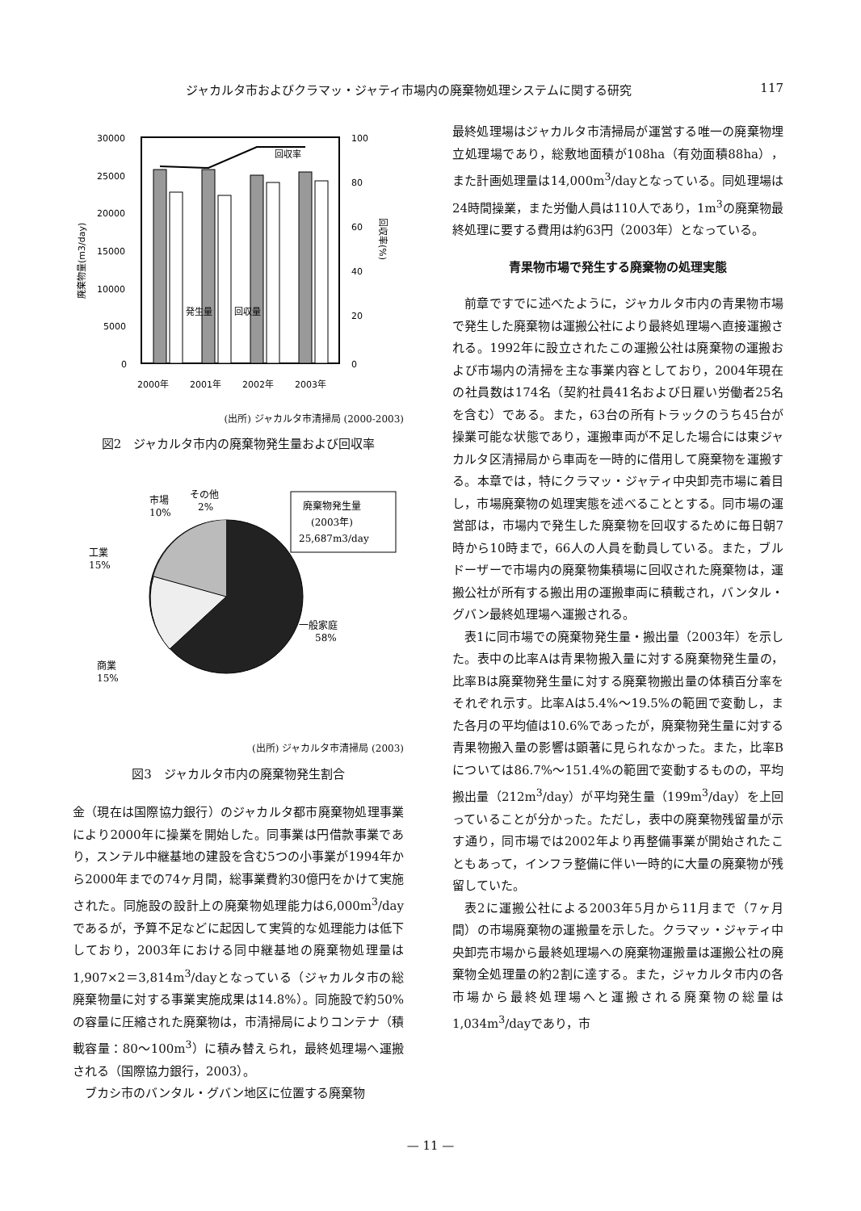ジャカルタ市およびクラマッ・ジャティ市場内の廃棄物処理システムに関する研究 117
30000
25000
20000
15000
10000
5000
0
100
80
60
40
20
0
回収率
発生量
回収量
2000年
2001年
2002年
2003年
廃棄物量(m3/day)
回収率(%)
(出所) ジャカルタ市清掃局 (2000-2003)
図2　ジャカルタ市内の廃棄物発生量および回収率
市場
10%
その他
2%
工業
15%
商業
15%
一般家庭
58%
廃棄物発生量
(2003年)
25,687m3/day
(出所) ジャカルタ市清掃局 (2003)
図3　ジャカルタ市内の廃棄物発生割合
金（現在は国際協力銀行）のジャカルタ都市廃棄物処理事業により2000年に操業を開始した。同事業は円借款事業であり，スンテル中継基地の建設を含む5つの小事業が1994年から2000年までの74ヶ月間，総事業費約30億円をかけて実施された。同施設の設計上の廃棄物処理能力は6,000m<sup>3</sup>/dayであるが，予算不足などに起因して実質的な処理能力は低下しており，2003年における同中継基地の廃棄物処理量は1,907×2＝3,814m<sup>3</sup>/dayとなっている（ジャカルタ市の総廃棄物量に対する事業実施成果は14.8%）。同施設で約50%の容量に圧縮された廃棄物は，市清掃局によりコンテナ（積載容量：80～100m<sup>3</sup>）に積み替えられ，最終処理場へ運搬される（国際協力銀行，2003）。
ブカシ市のバンタル・グバン地区に位置する廃棄物
最終処理場はジャカルタ市清掃局が運営する唯一の廃棄物埋立処理場であり，総敷地面積が108ha（有効面積88ha），また計画処理量は14,000m<sup>3</sup>/dayとなっている。同処理場は24時間操業，また労働人員は110人であり，1m<sup>3</sup>の廃棄物最終処理に要する費用は約63円（2003年）となっている。
青果物市場で発生する廃棄物の処理実態
前章ですでに述べたように，ジャカルタ市内の青果物市場で発生した廃棄物は運搬公社により最終処理場へ直接運搬される。1992年に設立されたこの運搬公社は廃棄物の運搬および市場内の清掃を主な事業内容としており，2004年現在の社員数は174名（契約社員41名および日雇い労働者25名を含む）である。また，63台の所有トラックのうち45台が操業可能な状態であり，運搬車両が不足した場合には東ジャカルタ区清掃局から車両を一時的に借用して廃棄物を運搬する。本章では，特にクラマッ・ジャティ中央卸売市場に着目し，市場廃棄物の処理実態を述べることとする。同市場の運営部は，市場内で発生した廃棄物を回収するために毎日朝7時から10時まで，66人の人員を動員している。また，ブルドーザーで市場内の廃棄物集積場に回収された廃棄物は，運搬公社が所有する搬出用の運搬車両に積載され，バンタル・グバン最終処理場へ運搬される。
表1に同市場での廃棄物発生量・搬出量（2003年）を示した。表中の比率Aは青果物搬入量に対する廃棄物発生量の，比率Bは廃棄物発生量に対する廃棄物搬出量の体積百分率をそれぞれ示す。比率Aは5.4%～19.5%の範囲で変動し，また各月の平均値は10.6%であったが，廃棄物発生量に対する青果物搬入量の影響は顕著に見られなかった。また，比率Bについては86.7%～151.4%の範囲で変動するものの，平均搬出量（212m<sup>3</sup>/day）が平均発生量（199m<sup>3</sup>/day）を上回っていることが分かった。ただし，表中の廃棄物残留量が示す通り，同市場では2002年より再整備事業が開始されたこともあって，インフラ整備に伴い一時的に大量の廃棄物が残留していた。
表2に運搬公社による2003年5月から11月まで（7ヶ月間）の市場廃棄物の運搬量を示した。クラマッ・ジャティ中央卸売市場から最終処理場への廃棄物運搬量は運搬公社の廃棄物全処理量の約2割に達する。また，ジャカルタ市内の各市場から最終処理場へと運搬される廃棄物の総量は1,034m<sup>3</sup>/dayであり，市
— 11 —